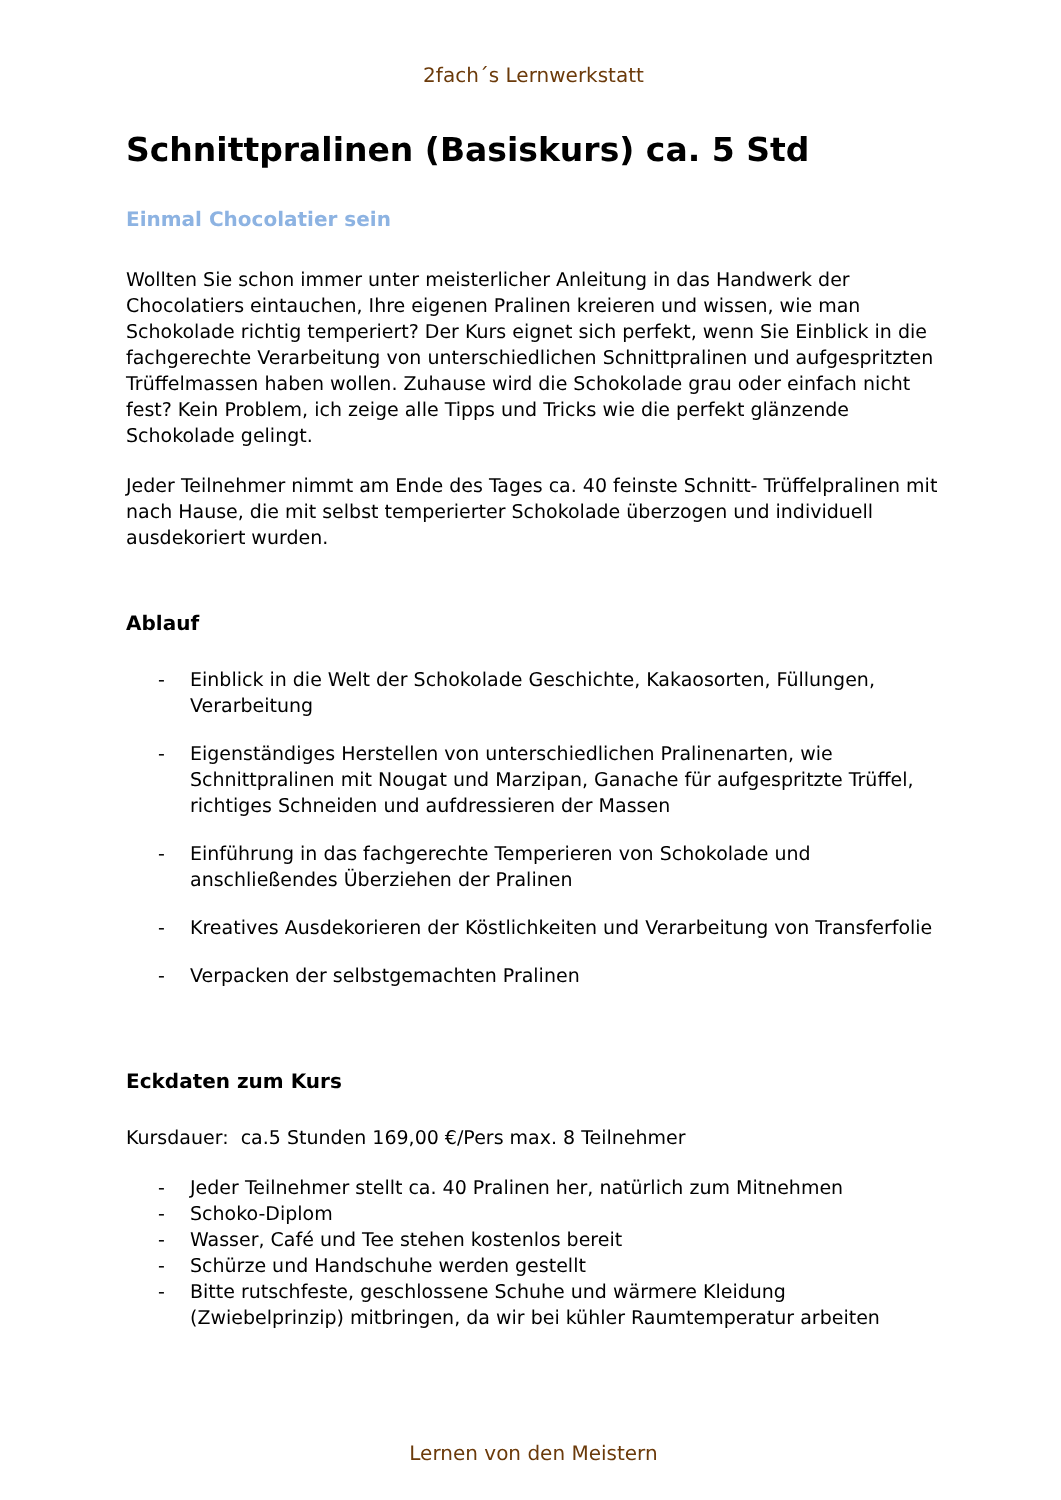2fach´s Lernwerkstatt
Schnittpralinen (Basiskurs) ca. 5 Std
Einmal Chocolatier sein
Wollten Sie schon immer unter meisterlicher Anleitung in das Handwerk der Chocolatiers eintauchen, Ihre eigenen Pralinen kreieren und wissen, wie man Schokolade richtig temperiert? Der Kurs eignet sich perfekt, wenn Sie Einblick in die fachgerechte Verarbeitung von unterschiedlichen Schnittpralinen und aufgespritzten Trüffelmassen haben wollen. Zuhause wird die Schokolade grau oder einfach nicht fest? Kein Problem, ich zeige alle Tipps und Tricks wie die perfekt glänzende Schokolade gelingt.
Jeder Teilnehmer nimmt am Ende des Tages ca. 40 feinste Schnitt- Trüffelpralinen mit nach Hause, die mit selbst temperierter Schokolade überzogen und individuell ausdekoriert wurden.
Ablauf
- Einblick in die Welt der Schokolade Geschichte, Kakaosorten, Füllungen, Verarbeitung
- Eigenständiges Herstellen von unterschiedlichen Pralinenarten, wie Schnittpralinen mit Nougat und Marzipan, Ganache für aufgespritzte Trüffel, richtiges Schneiden und aufdressieren der Massen
- Einführung in das fachgerechte Temperieren von Schokolade und anschließendes Überziehen der Pralinen
- Kreatives Ausdekorieren der Köstlichkeiten und Verarbeitung von Transferfolie
- Verpacken der selbstgemachten Pralinen
Eckdaten zum Kurs
Kursdauer: ca.5 Stunden 169,00 €/Pers max. 8 Teilnehmer
- Jeder Teilnehmer stellt ca. 40 Pralinen her, natürlich zum Mitnehmen
- Schoko-Diplom
- Wasser, Café und Tee stehen kostenlos bereit
- Schürze und Handschuhe werden gestellt
- Bitte rutschfeste, geschlossene Schuhe und wärmere Kleidung (Zwiebelprinzip) mitbringen, da wir bei kühler Raumtemperatur arbeiten
Lernen von den Meistern